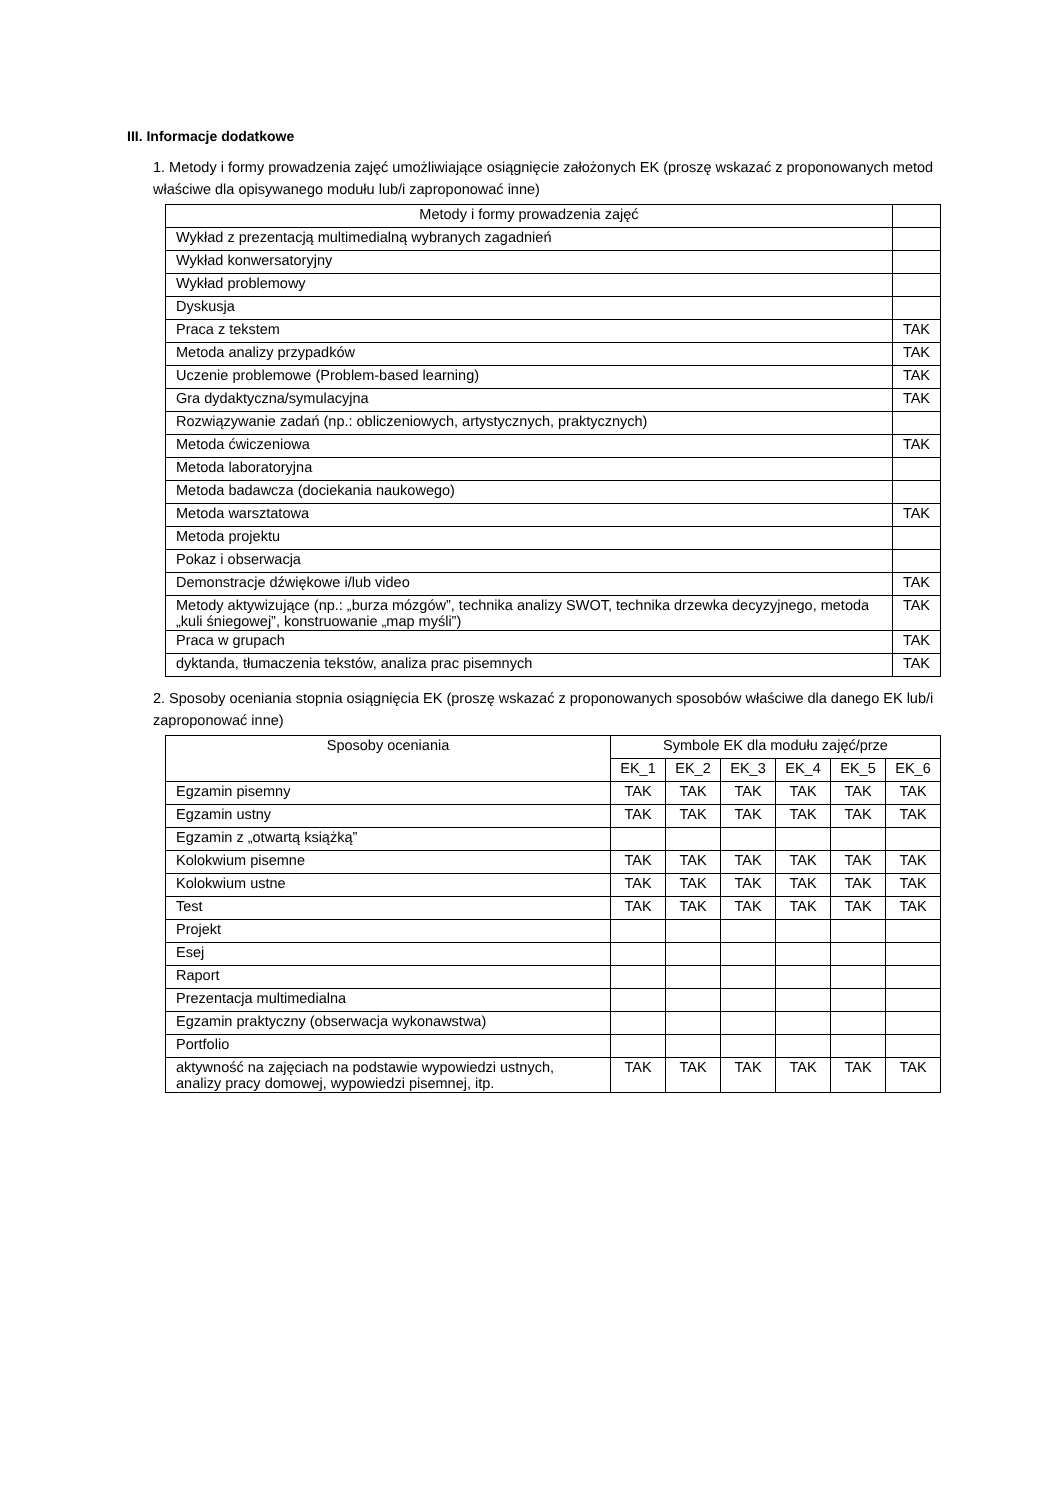III. Informacje dodatkowe
1. Metody i formy prowadzenia zajęć umożliwiające osiągnięcie założonych EK (proszę wskazać z proponowanych metod właściwe dla opisywanego modułu lub/i zaproponować inne)
| Metody i formy prowadzenia zajęć | |
| --- | --- |
| Wykład z prezentacją multimedialną wybranych zagadnień | |
| Wykład konwersatoryjny | |
| Wykład problemowy | |
| Dyskusja | |
| Praca z tekstem | TAK |
| Metoda analizy przypadków | TAK |
| Uczenie problemowe (Problem-based learning) | TAK |
| Gra dydaktyczna/symulacyjna | TAK |
| Rozwiązywanie zadań (np.: obliczeniowych, artystycznych, praktycznych) | |
| Metoda ćwiczeniowa | TAK |
| Metoda laboratoryjna | |
| Metoda badawcza (dociekania naukowego) | |
| Metoda warsztatowa | TAK |
| Metoda projektu | |
| Pokaz i obserwacja | |
| Demonstracje dźwiękowe i/lub video | TAK |
| Metody aktywizujące (np.: „burza mózgów”, technika analizy SWOT, technika drzewka decyzyjnego, metoda „kuli śniegowej”, konstruowanie „map myśli”) | TAK |
| Praca w grupach | TAK |
| dyktanda, tłumaczenia tekstów, analiza prac pisemnych | TAK |
2. Sposoby oceniania stopnia osiągnięcia EK (proszę wskazać z proponowanych sposobów właściwe dla danego EK lub/i zaproponować inne)
| Sposoby oceniania | Symbole EK dla modułu zajęć/prze | | | | | |
| --- | --- | --- | --- | --- | --- | --- |
| | EK_1 | EK_2 | EK_3 | EK_4 | EK_5 | EK_6 |
| Egzamin pisemny | TAK | TAK | TAK | TAK | TAK | TAK |
| Egzamin ustny | TAK | TAK | TAK | TAK | TAK | TAK |
| Egzamin z „otwartą książką” | | | | | | |
| Kolokwium pisemne | TAK | TAK | TAK | TAK | TAK | TAK |
| Kolokwium ustne | TAK | TAK | TAK | TAK | TAK | TAK |
| Test | TAK | TAK | TAK | TAK | TAK | TAK |
| Projekt | | | | | | |
| Esej | | | | | | |
| Raport | | | | | | |
| Prezentacja multimedialna | | | | | | |
| Egzamin praktyczny (obserwacja wykonawstwa) | | | | | | |
| Portfolio | | | | | | |
| aktywność na zajęciach na podstawie wypowiedzi ustnych, analizy pracy domowej, wypowiedzi pisemnej, itp. | TAK | TAK | TAK | TAK | TAK | TAK |